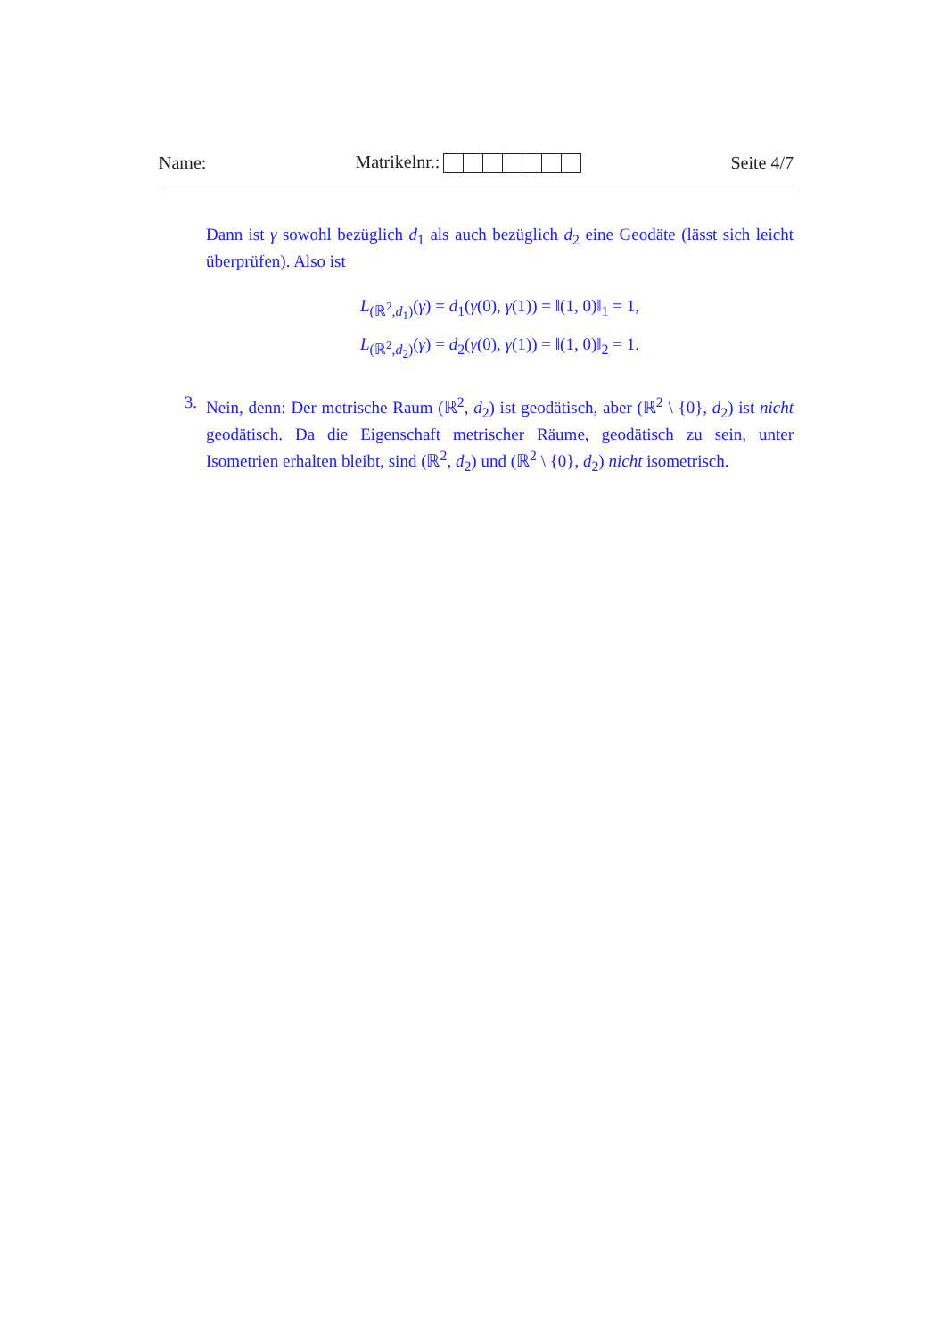Name: Matrikelnr.: Seite 4/7
Dann ist γ sowohl bezüglich d<sub>1</sub> als auch bezüglich d<sub>2</sub> eine Geodäte (lässt sich leicht überprüfen). Also ist
L<sub>(ℝ<sup>2</sup>,d<sub>1</sub>)</sub>(γ) = d<sub>1</sub>(γ(0), γ(1)) = ‖(1, 0)‖<sub>1</sub> = 1,
L<sub>(ℝ<sup>2</sup>,d<sub>2</sub>)</sub>(γ) = d<sub>2</sub>(γ(0), γ(1)) = ‖(1, 0)‖<sub>2</sub> = 1.
3. Nein, denn: Der metrische Raum (ℝ<sup>2</sup>, d<sub>2</sub>) ist geodätisch, aber (ℝ<sup>2</sup> \ {0}, d<sub>2</sub>) ist nicht geodätisch. Da die Eigenschaft metrischer Räume, geodätisch zu sein, unter Isometrien erhalten bleibt, sind (ℝ<sup>2</sup>, d<sub>2</sub>) und (ℝ<sup>2</sup> \ {0}, d<sub>2</sub>) nicht isometrisch.